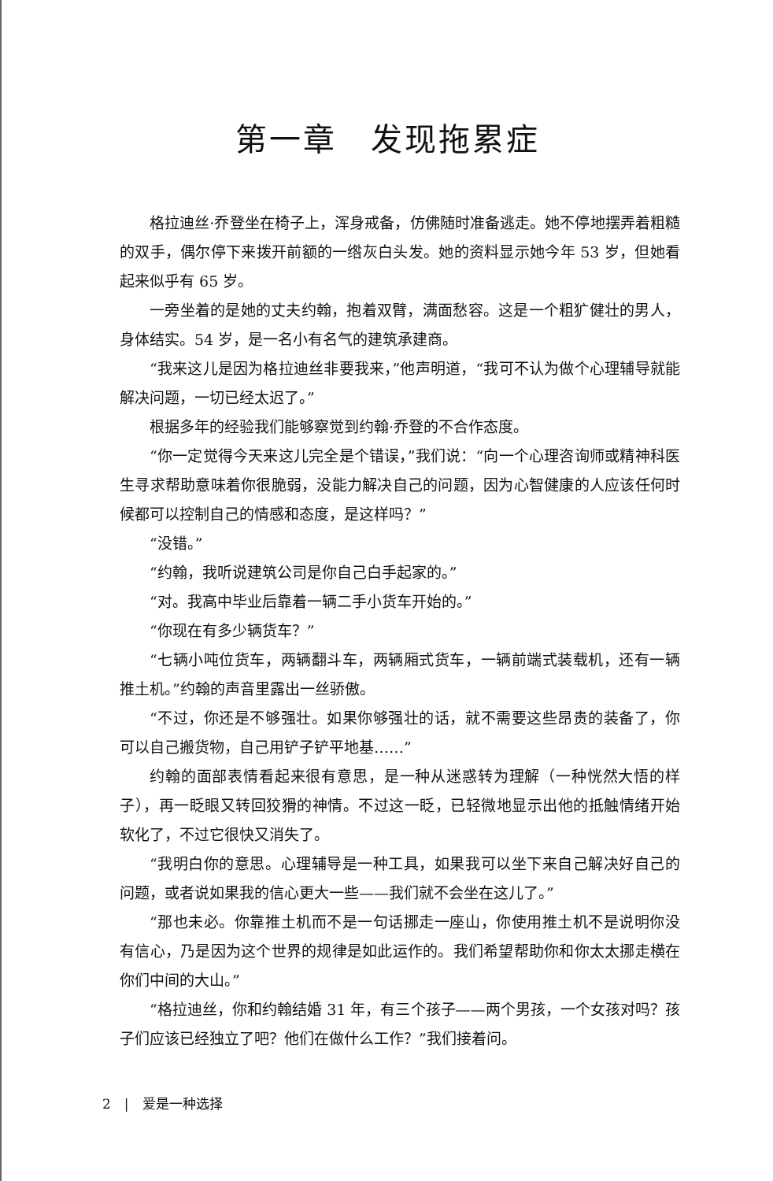第一章　发现拖累症
格拉迪丝·乔登坐在椅子上，浑身戒备，仿佛随时准备逃走。她不停地摆弄着粗糙的双手，偶尔停下来拨开前额的一绺灰白头发。她的资料显示她今年 53 岁，但她看起来似乎有 65 岁。
一旁坐着的是她的丈夫约翰，抱着双臂，满面愁容。这是一个粗犷健壮的男人，身体结实。54 岁，是一名小有名气的建筑承建商。
“我来这儿是因为格拉迪丝非要我来，”他声明道，“我可不认为做个心理辅导就能解决问题，一切已经太迟了。”
根据多年的经验我们能够察觉到约翰·乔登的不合作态度。
“你一定觉得今天来这儿完全是个错误，”我们说：“向一个心理咨询师或精神科医生寻求帮助意味着你很脆弱，没能力解决自己的问题，因为心智健康的人应该任何时候都可以控制自己的情感和态度，是这样吗？”
“没错。”
“约翰，我听说建筑公司是你自己白手起家的。”
“对。我高中毕业后靠着一辆二手小货车开始的。”
“你现在有多少辆货车？”
“七辆小吨位货车，两辆翻斗车，两辆厢式货车，一辆前端式装载机，还有一辆推土机。”约翰的声音里露出一丝骄傲。
“不过，你还是不够强壮。如果你够强壮的话，就不需要这些昂贵的装备了，你可以自己搬货物，自己用铲子铲平地基……”
约翰的面部表情看起来很有意思，是一种从迷惑转为理解（一种恍然大悟的样子），再一眨眼又转回狡猾的神情。不过这一眨，已轻微地显示出他的抵触情绪开始软化了，不过它很快又消失了。
“我明白你的意思。心理辅导是一种工具，如果我可以坐下来自己解决好自己的问题，或者说如果我的信心更大一些——我们就不会坐在这儿了。”
“那也未必。你靠推土机而不是一句话挪走一座山，你使用推土机不是说明你没有信心，乃是因为这个世界的规律是如此运作的。我们希望帮助你和你太太挪走横在你们中间的大山。”
“格拉迪丝，你和约翰结婚 31 年，有三个孩子——两个男孩，一个女孩对吗？孩子们应该已经独立了吧？他们在做什么工作？”我们接着问。
2　|　爱是一种选择